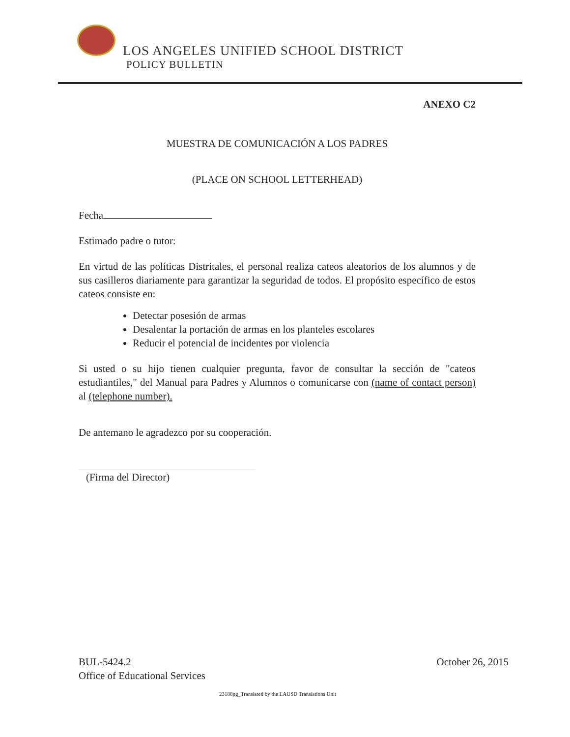LOS ANGELES UNIFIED SCHOOL DISTRICT
POLICY BULLETIN
ANEXO C2
MUESTRA DE COMUNICACIÓN A LOS PADRES
(PLACE ON SCHOOL LETTERHEAD)
Fecha
Estimado padre o tutor:
En virtud de las políticas Distritales, el personal realiza cateos aleatorios de los alumnos y de sus casilleros diariamente para garantizar la seguridad de todos. El propósito específico de estos cateos consiste en:
Detectar posesión de armas
Desalentar la portación de armas en los planteles escolares
Reducir el potencial de incidentes por violencia
Si usted o su hijo tienen cualquier pregunta, favor de consultar la sección de "cateos estudiantiles," del Manual para Padres y Alumnos o comunicarse con (name of contact person) al (telephone number).
De antemano le agradezco por su cooperación.
(Firma del Director)
BUL-5424.2
Office of Educational Services
October 26, 2015
23188pg_Translated by the LAUSD Translations Unit